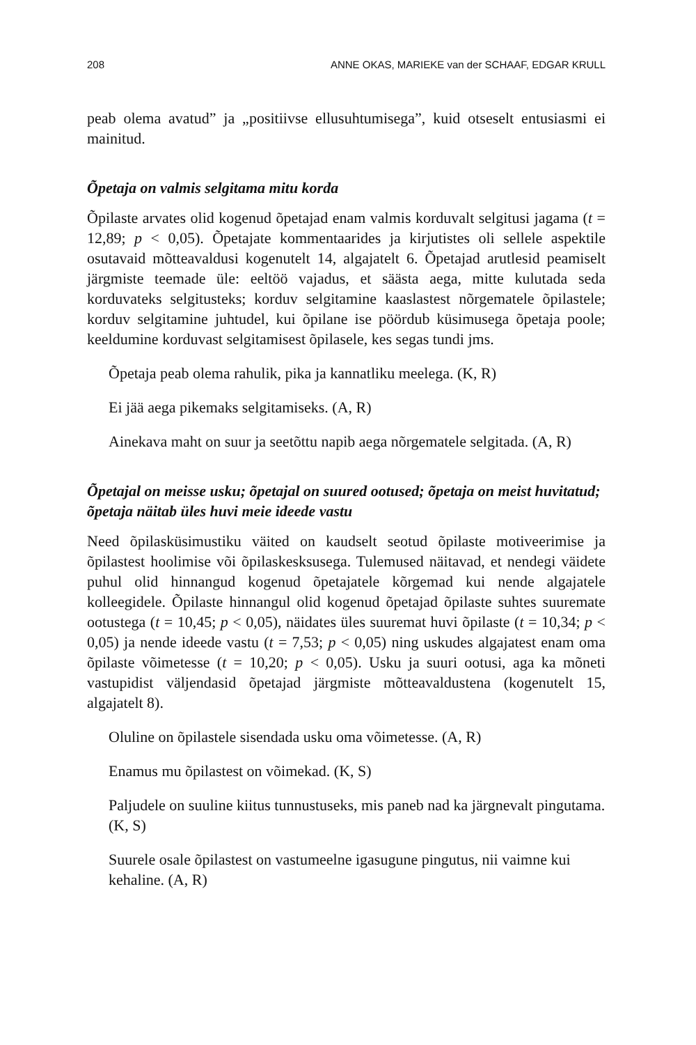208 ANNE OKAS, MARIEKE van der SCHAAF, EDGAR KRULL
peab olema avatud” ja „positiivse ellusuhtumisega”, kuid otseselt entusiasmi ei mainitud.
Õpetaja on valmis selgitama mitu korda
Õpilaste arvates olid kogenud õpetajad enam valmis korduvalt selgitusi jagama (t = 12,89; p < 0,05). Õpetajate kommentaarides ja kirjutistes oli sellele aspektile osutavaid mõtteavaldusi kogenutelt 14, algajatelt 6. Õpetajad arutlesid peamiselt järgmiste teemade üle: eeltöö vajadus, et säästa aega, mitte kulutada seda korduvateks selgitusteks; korduv selgitamine kaaslastest nõrgematele õpilastele; korduv selgitamine juhtudel, kui õpilane ise pöördub küsimusega õpetaja poole; keeldumine korduvast selgitamisest õpilasele, kes segas tundi jms.
Õpetaja peab olema rahulik, pika ja kannatliku meelega. (K, R)
Ei jää aega pikemaks selgitamiseks. (A, R)
Ainekava maht on suur ja seetõttu napib aega nõrgematele selgitada. (A, R)
Õpetajal on meisse usku; õpetajal on suured ootused; õpetaja on meist huvitatud; õpetaja näitab üles huvi meie ideede vastu
Need õpilasküsimustiku väited on kaudselt seotud õpilaste motiveerimise ja õpilastest hoolimise või õpilaskesksusega. Tulemused näitavad, et nendegi väidete puhul olid hinnangud kogenud õpetajatele kõrgemad kui nende algajatele kolleegidele. Õpilaste hinnangul olid kogenud õpetajad õpilaste suhtes suuremate ootustega (t = 10,45; p < 0,05), näidates üles suuremat huvi õpilaste (t = 10,34; p < 0,05) ja nende ideede vastu (t = 7,53; p < 0,05) ning uskudes algajatest enam oma õpilaste võimetesse (t = 10,20; p < 0,05). Usku ja suuri ootusi, aga ka mõneti vastupidist väljendasid õpetajad järgmiste mõtteavaldustena (kogenutelt 15, algajatelt 8).
Oluline on õpilastele sisendada usku oma võimetesse. (A, R)
Enamus mu õpilastest on võimekad. (K, S)
Paljudele on suuline kiitus tunnustuseks, mis paneb nad ka järgnevalt pingutama. (K, S)
Suurele osale õpilastest on vastumeelne igasugune pingutus, nii vaimne kui kehaline. (A, R)